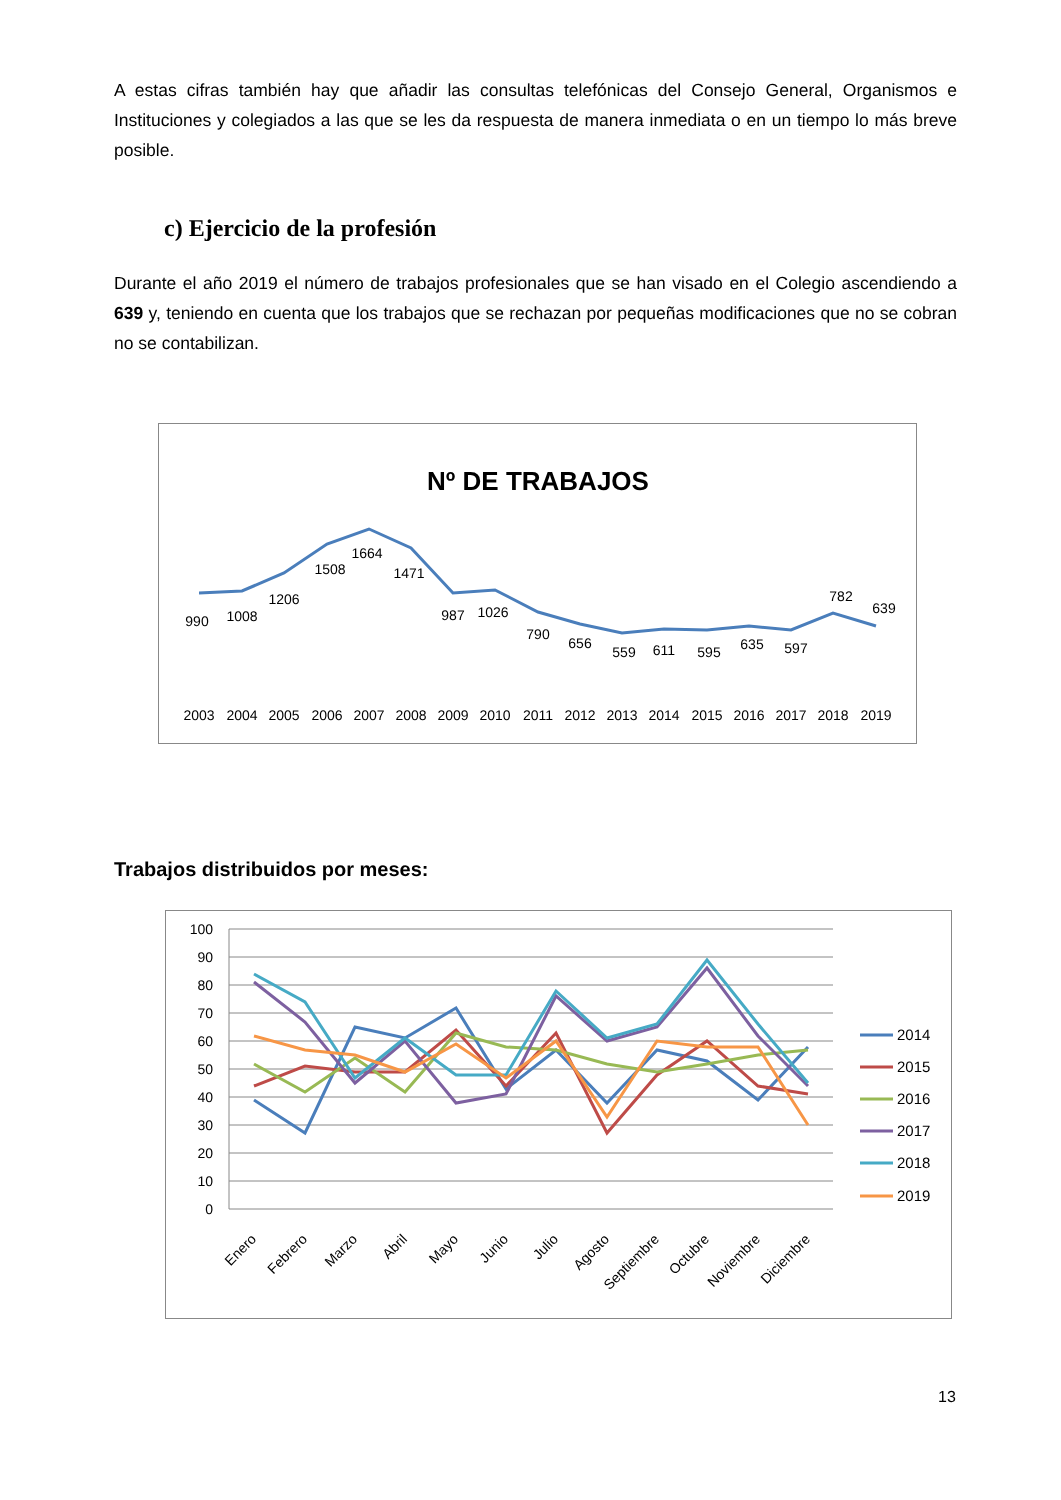A estas cifras también hay que añadir las consultas telefónicas del Consejo General, Organismos e Instituciones y colegiados a las que se les da respuesta de manera inmediata o en un tiempo lo más breve posible.
c) Ejercicio de la profesión
Durante el año 2019 el número de trabajos profesionales que se han visado en el Colegio ascendiendo a 639 y, teniendo en cuenta que los trabajos que se rechazan por pequeñas modificaciones que no se cobran no se contabilizan.
Nº DE TRABAJOS
990
1008
1206
1508
1664
1471
987
1026
790
656
559
611
595
635
597
782
639
2003
2004
2005
2006
2007
2008
2009
2010
2011
2012
2013
2014
2015
2016
2017
2018
2019
Trabajos distribuidos por meses:
100
90
80
70
60
50
40
30
20
10
0
Enero
Febrero
Marzo
Abril
Mayo
Junio
Julio
Agosto
Septiembre
Octubre
Noviembre
Diciembre
2014
2015
2016
2017
2018
2019
13